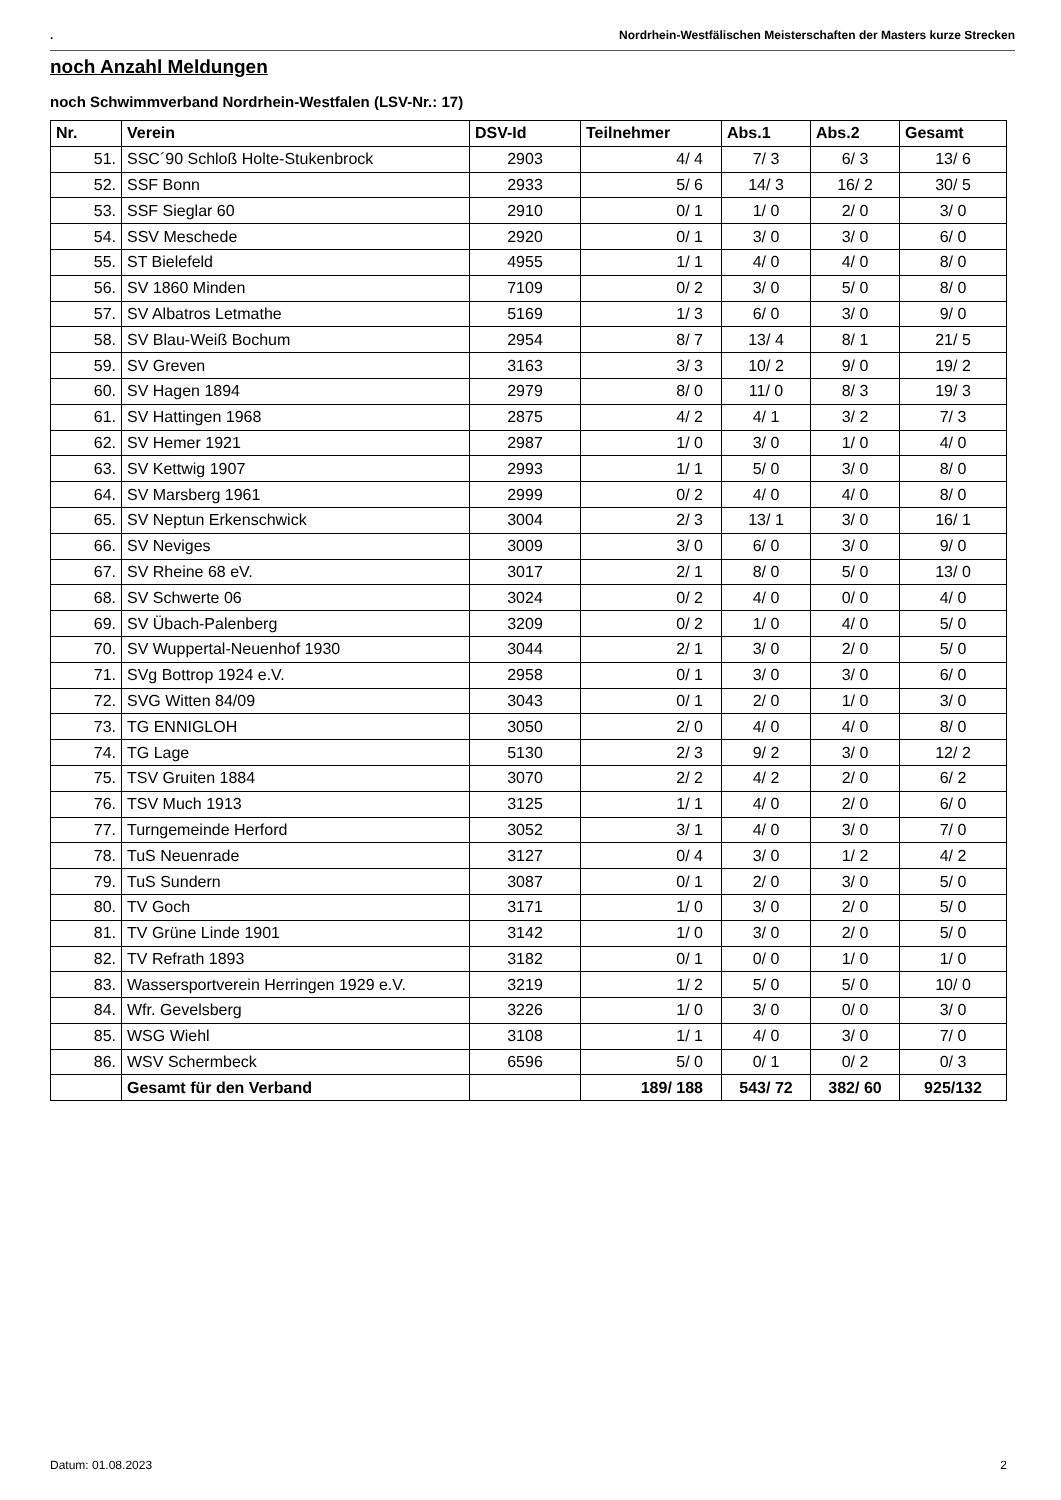. Nordrhein-Westfälischen Meisterschaften der Masters kurze Strecken
noch Anzahl Meldungen
noch Schwimmverband Nordrhein-Westfalen (LSV-Nr.: 17)
| Nr. | Verein | DSV-Id | Teilnehmer | Abs.1 | Abs.2 | Gesamt |
| --- | --- | --- | --- | --- | --- | --- |
| 51. | SSC´90 Schloß Holte-Stukenbrock | 2903 | 4/ 4 | 7/ 3 | 6/ 3 | 13/ 6 |
| 52. | SSF Bonn | 2933 | 5/ 6 | 14/ 3 | 16/ 2 | 30/ 5 |
| 53. | SSF Sieglar 60 | 2910 | 0/ 1 | 1/ 0 | 2/ 0 | 3/ 0 |
| 54. | SSV Meschede | 2920 | 0/ 1 | 3/ 0 | 3/ 0 | 6/ 0 |
| 55. | ST Bielefeld | 4955 | 1/ 1 | 4/ 0 | 4/ 0 | 8/ 0 |
| 56. | SV 1860 Minden | 7109 | 0/ 2 | 3/ 0 | 5/ 0 | 8/ 0 |
| 57. | SV Albatros Letmathe | 5169 | 1/ 3 | 6/ 0 | 3/ 0 | 9/ 0 |
| 58. | SV Blau-Weiß Bochum | 2954 | 8/ 7 | 13/ 4 | 8/ 1 | 21/ 5 |
| 59. | SV Greven | 3163 | 3/ 3 | 10/ 2 | 9/ 0 | 19/ 2 |
| 60. | SV Hagen 1894 | 2979 | 8/ 0 | 11/ 0 | 8/ 3 | 19/ 3 |
| 61. | SV Hattingen 1968 | 2875 | 4/ 2 | 4/ 1 | 3/ 2 | 7/ 3 |
| 62. | SV Hemer 1921 | 2987 | 1/ 0 | 3/ 0 | 1/ 0 | 4/ 0 |
| 63. | SV Kettwig 1907 | 2993 | 1/ 1 | 5/ 0 | 3/ 0 | 8/ 0 |
| 64. | SV Marsberg 1961 | 2999 | 0/ 2 | 4/ 0 | 4/ 0 | 8/ 0 |
| 65. | SV Neptun Erkenschwick | 3004 | 2/ 3 | 13/ 1 | 3/ 0 | 16/ 1 |
| 66. | SV Neviges | 3009 | 3/ 0 | 6/ 0 | 3/ 0 | 9/ 0 |
| 67. | SV Rheine 68 eV. | 3017 | 2/ 1 | 8/ 0 | 5/ 0 | 13/ 0 |
| 68. | SV Schwerte 06 | 3024 | 0/ 2 | 4/ 0 | 0/ 0 | 4/ 0 |
| 69. | SV Übach-Palenberg | 3209 | 0/ 2 | 1/ 0 | 4/ 0 | 5/ 0 |
| 70. | SV Wuppertal-Neuenhof 1930 | 3044 | 2/ 1 | 3/ 0 | 2/ 0 | 5/ 0 |
| 71. | SVg Bottrop 1924 e.V. | 2958 | 0/ 1 | 3/ 0 | 3/ 0 | 6/ 0 |
| 72. | SVG Witten 84/09 | 3043 | 0/ 1 | 2/ 0 | 1/ 0 | 3/ 0 |
| 73. | TG ENNIGLOH | 3050 | 2/ 0 | 4/ 0 | 4/ 0 | 8/ 0 |
| 74. | TG Lage | 5130 | 2/ 3 | 9/ 2 | 3/ 0 | 12/ 2 |
| 75. | TSV Gruiten 1884 | 3070 | 2/ 2 | 4/ 2 | 2/ 0 | 6/ 2 |
| 76. | TSV Much 1913 | 3125 | 1/ 1 | 4/ 0 | 2/ 0 | 6/ 0 |
| 77. | Turngemeinde Herford | 3052 | 3/ 1 | 4/ 0 | 3/ 0 | 7/ 0 |
| 78. | TuS Neuenrade | 3127 | 0/ 4 | 3/ 0 | 1/ 2 | 4/ 2 |
| 79. | TuS Sundern | 3087 | 0/ 1 | 2/ 0 | 3/ 0 | 5/ 0 |
| 80. | TV Goch | 3171 | 1/ 0 | 3/ 0 | 2/ 0 | 5/ 0 |
| 81. | TV Grüne Linde 1901 | 3142 | 1/ 0 | 3/ 0 | 2/ 0 | 5/ 0 |
| 82. | TV Refrath 1893 | 3182 | 0/ 1 | 0/ 0 | 1/ 0 | 1/ 0 |
| 83. | Wassersportverein Herringen 1929 e.V. | 3219 | 1/ 2 | 5/ 0 | 5/ 0 | 10/ 0 |
| 84. | Wfr. Gevelsberg | 3226 | 1/ 0 | 3/ 0 | 0/ 0 | 3/ 0 |
| 85. | WSG Wiehl | 3108 | 1/ 1 | 4/ 0 | 3/ 0 | 7/ 0 |
| 86. | WSV Schermbeck | 6596 | 5/ 0 | 0/ 1 | 0/ 2 | 0/ 3 |
| | Gesamt für den Verband | | 189/ 188 | 543/ 72 | 382/ 60 | 925/132 |
Datum: 01.08.2023 2